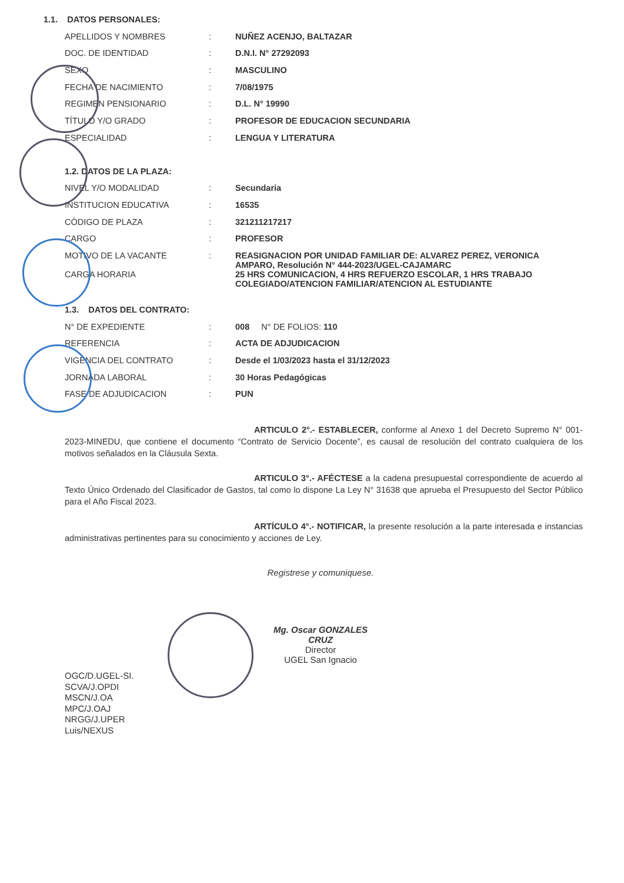| 1.1. DATOS PERSONALES: | | |
| APELLIDOS Y NOMBRES | : | NUÑEZ ACENJO, BALTAZAR |
| DOC. DE IDENTIDAD | : | D.N.I. N° 27292093 |
| SEXO | : | MASCULINO |
| FECHA DE NACIMIENTO | : | 7/08/1975 |
| REGIMEN PENSIONARIO | : | D.L. N° 19990 |
| TÍTULO Y/O GRADO | : | PROFESOR DE EDUCACION SECUNDARIA |
| ESPECIALIDAD | : | LENGUA Y LITERATURA |
| 1.2. DATOS DE LA PLAZA: | | |
| NIVEL Y/O MODALIDAD | : | Secundaria |
| INSTITUCION EDUCATIVA | : | 16535 |
| CÓDIGO DE PLAZA | : | 321211217217 |
| CARGO | : | PROFESOR |
| MOTIVO DE LA VACANTE | : | REASIGNACION POR UNIDAD FAMILIAR DE: ALVAREZ PEREZ, VERONICA AMPARO, Resolución N° 444-2023/UGEL-CAJAMARC |
| CARGA HORARIA | | 25 HRS COMUNICACION, 4 HRS REFUERZO ESCOLAR, 1 HRS TRABAJO COLEGIADO/ATENCION FAMILIAR/ATENCION AL ESTUDIANTE |
| 1.3. DATOS DEL CONTRATO: | | |
| N° DE EXPEDIENTE | : | 008 N° DE FOLIOS: 110 |
| REFERENCIA | : | ACTA DE ADJUDICACION |
| VIGENCIA DEL CONTRATO | : | Desde el 1/03/2023 hasta el 31/12/2023 |
| JORNADA LABORAL | : | 30 Horas Pedagógicas |
| FASE DE ADJUDICACION | : | PUN |
ARTICULO 2°.- ESTABLECER, conforme al Anexo 1 del Decreto Supremo N° 001-2023-MINEDU, que contiene el documento “Contrato de Servicio Docente”, es causal de resolución del contrato cualquiera de los motivos señalados en la Cláusula Sexta.
ARTICULO 3°.- AFÉCTESE a la cadena presupuestal correspondiente de acuerdo al Texto Único Ordenado del Clasificador de Gastos, tal como lo dispone La Ley N° 31638 que aprueba el Presupuesto del Sector Público para el Año Fiscal 2023.
ARTÍCULO 4°.- NOTIFICAR, la presente resolución a la parte interesada e instancias administrativas pertinentes para su conocimiento y acciones de Ley.
Registrese y comuniquese.
Mg. Oscar GONZALES CRUZ
Director
UGEL San Ignacio
OGC/D.UGEL-SI.
SCVA/J.OPDI
MSCN/J.OA
MPC/J.OAJ
NRGG/J.UPER
Luis/NEXUS